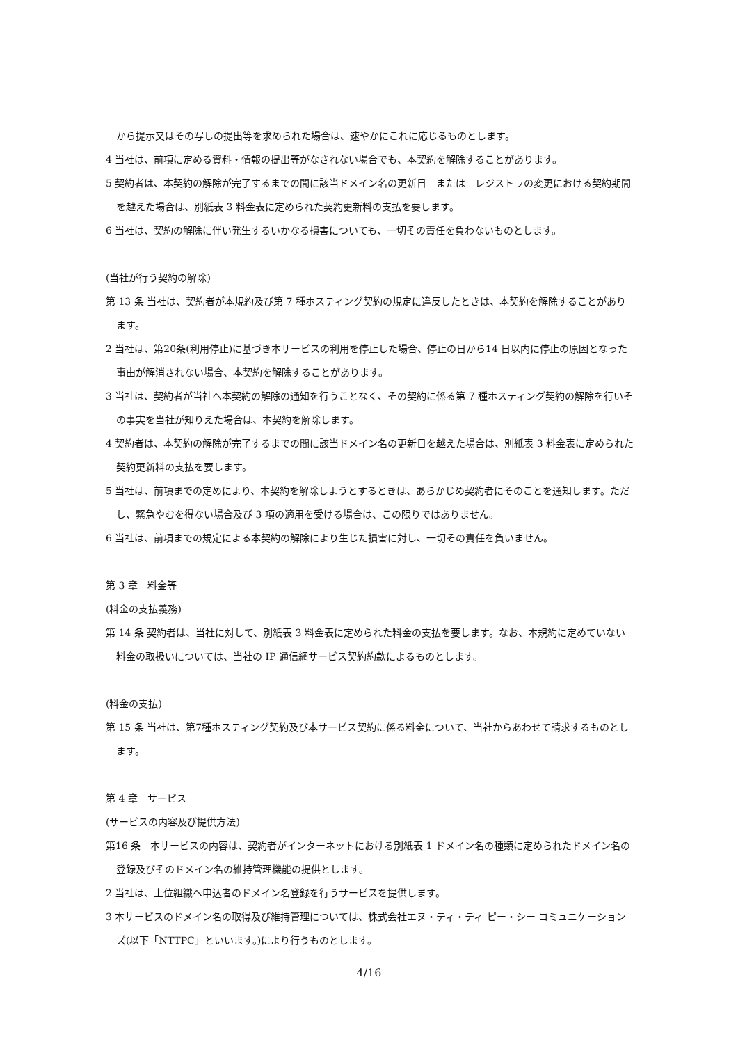から提示又はその写しの提出等を求められた場合は、速やかにこれに応じるものとします。
4 当社は、前項に定める資料・情報の提出等がなされない場合でも、本契約を解除することがあります。
5 契約者は、本契約の解除が完了するまでの間に該当ドメイン名の更新日　または　レジストラの変更における契約期間を越えた場合は、別紙表 3 料金表に定められた契約更新料の支払を要します。
6 当社は、契約の解除に伴い発生するいかなる損害についても、一切その責任を負わないものとします。
(当社が行う契約の解除)
第 13 条 当社は、契約者が本規約及び第 7 種ホスティング契約の規定に違反したときは、本契約を解除することがあります。
2 当社は、第20条(利用停止)に基づき本サービスの利用を停止した場合、停止の日から14 日以内に停止の原因となった事由が解消されない場合、本契約を解除することがあります。
3 当社は、契約者が当社へ本契約の解除の通知を行うことなく、その契約に係る第 7 種ホスティング契約の解除を行いその事実を当社が知りえた場合は、本契約を解除します。
4 契約者は、本契約の解除が完了するまでの間に該当ドメイン名の更新日を越えた場合は、別紙表 3 料金表に定められた契約更新料の支払を要します。
5 当社は、前項までの定めにより、本契約を解除しようとするときは、あらかじめ契約者にそのことを通知します。ただし、緊急やむを得ない場合及び 3 項の適用を受ける場合は、この限りではありません。
6 当社は、前項までの規定による本契約の解除により生じた損害に対し、一切その責任を負いません。
第 3 章　料金等
(料金の支払義務)
第 14 条 契約者は、当社に対して、別紙表 3 料金表に定められた料金の支払を要します。なお、本規約に定めていない料金の取扱いについては、当社の IP 通信網サービス契約約款によるものとします。
(料金の支払)
第 15 条 当社は、第7種ホスティング契約及び本サービス契約に係る料金について、当社からあわせて請求するものとします。
第 4 章　サービス
(サービスの内容及び提供方法)
第16 条　本サービスの内容は、契約者がインターネットにおける別紙表 1 ドメイン名の種類に定められたドメイン名の登録及びそのドメイン名の維持管理機能の提供とします。
2 当社は、上位組織へ申込者のドメイン名登録を行うサービスを提供します。
3 本サービスのドメイン名の取得及び維持管理については、株式会社エヌ・ティ・ティ ピー・シー コミュニケーションズ(以下「NTTPC」といいます。)により行うものとします。
4/16